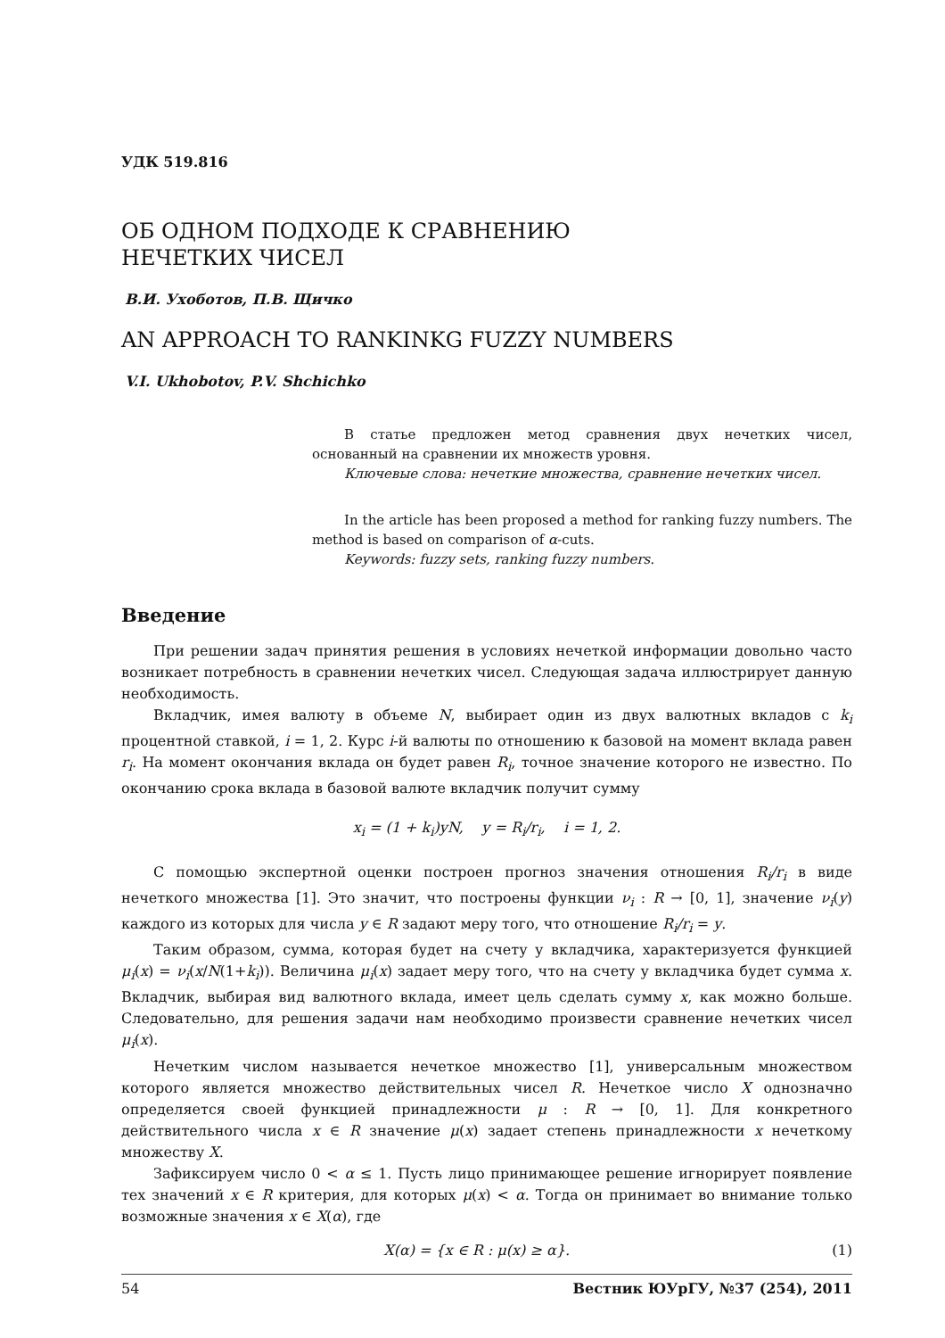УДК 519.816
ОБ ОДНОМ ПОДХОДЕ К СРАВНЕНИЮ
НЕЧЕТКИХ ЧИСЕЛ
В.И. Ухоботов, П.В. Щичко
AN APPROACH TO RANKINKG FUZZY NUMBERS
V.I. Ukhobotov, P.V. Shchichko
В статье предложен метод сравнения двух нечетких чисел, основанный на сравнении их множеств уровня.
Ключевые слова: нечеткие множества, сравнение нечетких чисел.
In the article has been proposed a method for ranking fuzzy numbers. The method is based on comparison of α-cuts.
Keywords: fuzzy sets, ranking fuzzy numbers.
Введение
При решении задач принятия решения в условиях нечеткой информации довольно часто возникает потребность в сравнении нечетких чисел. Следующая задача иллюстрирует данную необходимость.
Вкладчик, имея валюту в объеме N, выбирает один из двух валютных вкладов с k<sub>i</sub> процентной ставкой, i = 1, 2. Курс i-й валюты по отношению к базовой на момент вклада равен r<sub>i</sub>. На момент окончания вклада он будет равен R<sub>i</sub>, точное значение которого не известно. По окончанию срока вклада в базовой валюте вкладчик получит сумму
x<sub>i</sub> = (1 + k<sub>i</sub>)yN, y = R<sub>i</sub>/r<sub>i</sub>, i = 1, 2.
С помощью экспертной оценки построен прогноз значения отношения R<sub>i</sub>/r<sub>i</sub> в виде нечеткого множества [1]. Это значит, что построены функции ν<sub>i</sub> : R → [0, 1], значение ν<sub>i</sub>(y) каждого из которых для числа y ∈ R задают меру того, что отношение R<sub>i</sub>/r<sub>i</sub> = y.
Таким образом, сумма, которая будет на счету у вкладчика, характеризуется функцией μ<sub>i</sub>(x) = ν<sub>i</sub>(x/N(1+k<sub>i</sub>)). Величина μ<sub>i</sub>(x) задает меру того, что на счету у вкладчика будет сумма x. Вкладчик, выбирая вид валютного вклада, имеет цель сделать сумму x, как можно больше. Следовательно, для решения задачи нам необходимо произвести сравнение нечетких чисел μ<sub>i</sub>(x).
Нечетким числом называется нечеткое множество [1], универсальным множеством которого является множество действительных чисел R. Нечеткое число X однозначно определяется своей функцией принадлежности μ : R → [0, 1]. Для конкретного действительного числа x ∈ R значение μ(x) задает степень принадлежности x нечеткому множеству X.
Зафиксируем число 0 < α ≤ 1. Пусть лицо принимающее решение игнорирует появление тех значений x ∈ R критерия, для которых μ(x) < α. Тогда он принимает во внимание только возможные значения x ∈ X(α), где
X(α) = {x ∈ R : μ(x) ≥ α}. (1)
54 Вестник ЮУрГУ, №37 (254), 2011